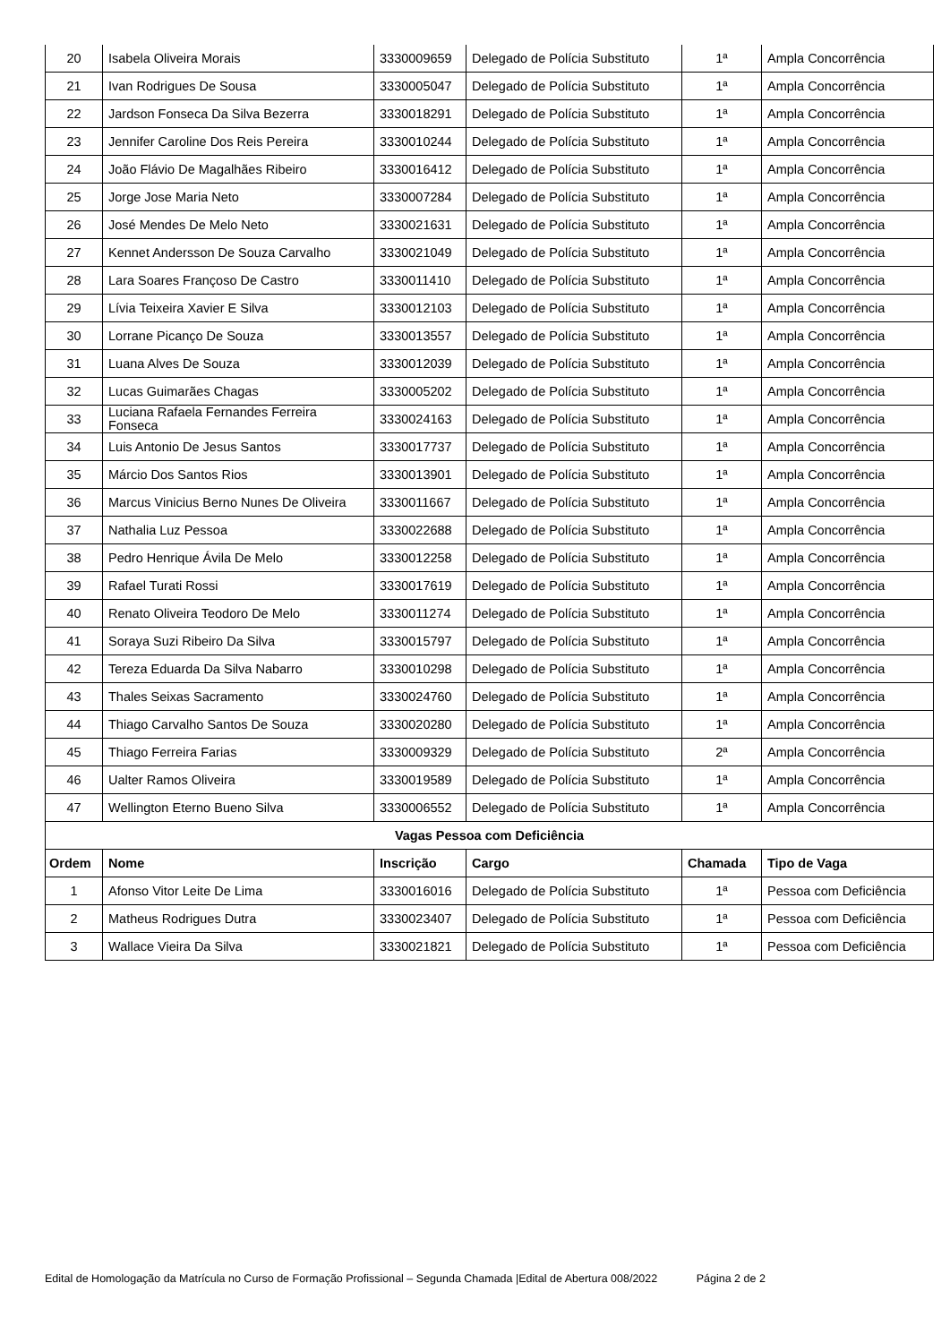| 20 | Isabela Oliveira Morais | 3330009659 | Delegado de Polícia Substituto | 1ª | Ampla Concorrência |
| 21 | Ivan Rodrigues De Sousa | 3330005047 | Delegado de Polícia Substituto | 1ª | Ampla Concorrência |
| 22 | Jardson Fonseca Da Silva Bezerra | 3330018291 | Delegado de Polícia Substituto | 1ª | Ampla Concorrência |
| 23 | Jennifer Caroline Dos Reis Pereira | 3330010244 | Delegado de Polícia Substituto | 1ª | Ampla Concorrência |
| 24 | João Flávio De Magalhães Ribeiro | 3330016412 | Delegado de Polícia Substituto | 1ª | Ampla Concorrência |
| 25 | Jorge Jose Maria Neto | 3330007284 | Delegado de Polícia Substituto | 1ª | Ampla Concorrência |
| 26 | José Mendes De Melo Neto | 3330021631 | Delegado de Polícia Substituto | 1ª | Ampla Concorrência |
| 27 | Kennet Andersson De Souza Carvalho | 3330021049 | Delegado de Polícia Substituto | 1ª | Ampla Concorrência |
| 28 | Lara Soares Françoso De Castro | 3330011410 | Delegado de Polícia Substituto | 1ª | Ampla Concorrência |
| 29 | Lívia Teixeira Xavier E Silva | 3330012103 | Delegado de Polícia Substituto | 1ª | Ampla Concorrência |
| 30 | Lorrane Picanço De Souza | 3330013557 | Delegado de Polícia Substituto | 1ª | Ampla Concorrência |
| 31 | Luana Alves De Souza | 3330012039 | Delegado de Polícia Substituto | 1ª | Ampla Concorrência |
| 32 | Lucas Guimarães Chagas | 3330005202 | Delegado de Polícia Substituto | 1ª | Ampla Concorrência |
| 33 | Luciana Rafaela Fernandes Ferreira Fonseca | 3330024163 | Delegado de Polícia Substituto | 1ª | Ampla Concorrência |
| 34 | Luis Antonio De Jesus Santos | 3330017737 | Delegado de Polícia Substituto | 1ª | Ampla Concorrência |
| 35 | Márcio Dos Santos Rios | 3330013901 | Delegado de Polícia Substituto | 1ª | Ampla Concorrência |
| 36 | Marcus Vinicius Berno Nunes De Oliveira | 3330011667 | Delegado de Polícia Substituto | 1ª | Ampla Concorrência |
| 37 | Nathalia Luz Pessoa | 3330022688 | Delegado de Polícia Substituto | 1ª | Ampla Concorrência |
| 38 | Pedro Henrique Ávila De Melo | 3330012258 | Delegado de Polícia Substituto | 1ª | Ampla Concorrência |
| 39 | Rafael Turati Rossi | 3330017619 | Delegado de Polícia Substituto | 1ª | Ampla Concorrência |
| 40 | Renato Oliveira Teodoro De Melo | 3330011274 | Delegado de Polícia Substituto | 1ª | Ampla Concorrência |
| 41 | Soraya Suzi Ribeiro Da Silva | 3330015797 | Delegado de Polícia Substituto | 1ª | Ampla Concorrência |
| 42 | Tereza Eduarda Da Silva Nabarro | 3330010298 | Delegado de Polícia Substituto | 1ª | Ampla Concorrência |
| 43 | Thales Seixas Sacramento | 3330024760 | Delegado de Polícia Substituto | 1ª | Ampla Concorrência |
| 44 | Thiago Carvalho Santos De Souza | 3330020280 | Delegado de Polícia Substituto | 1ª | Ampla Concorrência |
| 45 | Thiago Ferreira Farias | 3330009329 | Delegado de Polícia Substituto | 2ª | Ampla Concorrência |
| 46 | Ualter Ramos Oliveira | 3330019589 | Delegado de Polícia Substituto | 1ª | Ampla Concorrência |
| 47 | Wellington Eterno Bueno Silva | 3330006552 | Delegado de Polícia Substituto | 1ª | Ampla Concorrência |
| Vagas Pessoa com Deficiência | | | | | |
| Ordem | Nome | Inscrição | Cargo | Chamada | Tipo de Vaga |
| 1 | Afonso Vitor Leite De Lima | 3330016016 | Delegado de Polícia Substituto | 1ª | Pessoa com Deficiência |
| 2 | Matheus Rodrigues Dutra | 3330023407 | Delegado de Polícia Substituto | 1ª | Pessoa com Deficiência |
| 3 | Wallace Vieira Da Silva | 3330021821 | Delegado de Polícia Substituto | 1ª | Pessoa com Deficiência |
Edital de Homologação da Matrícula no Curso de Formação Profissional – Segunda Chamada |Edital de Abertura 008/2022 Página 2 de 2